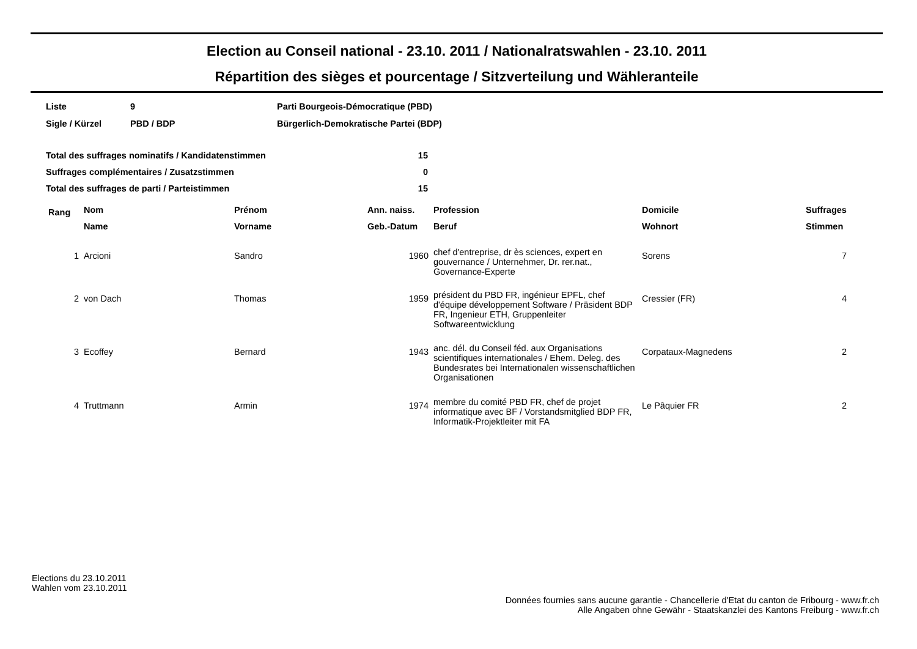Election au Conseil national - 23.10. 2011 / Nationalratswahlen - 23.10. 2011
Répartition des sièges et pourcentage / Sitzverteilung und Wähleranteile
| Liste | 9 | Parti Bourgeois-Démocratique (PBD) |
| Sigle / Kürzel | PBD / BDP | Bürgerlich-Demokratische Partei (BDP) |
| Total des suffrages nominatifs / Kandidatenstimmen | 15 |
| Suffrages complémentaires / Zusatzstimmen | 0 |
| Total des suffrages de parti / Parteistimmen | 15 |
| Rang | Nom | Prénom | Ann. naiss. | Profession | Domicile | Suffrages |
| --- | --- | --- | --- | --- | --- | --- |
| | Name | Vorname | Geb.-Datum | Beruf | Wohnort | Stimmen |
| 1 | Arcioni | Sandro | 1960 | chef d'entreprise, dr ès sciences, expert en gouvernance / Unternehmer, Dr. rer.nat., Governance-Experte | Sorens | 7 |
| 2 | von Dach | Thomas | 1959 | président du PBD FR, ingénieur EPFL, chef d'équipe développement Software / Präsident BDP FR, Ingenieur ETH, Gruppenleiter Softwareentwicklung | Cressier (FR) | 4 |
| 3 | Ecoffey | Bernard | 1943 | anc. dél. du Conseil féd. aux Organisations scientifiques internationales / Ehem. Deleg. des Bundesrates bei Internationalen wissenschaftlichen Organisationen | Corpataux-Magnedens | 2 |
| 4 | Truttmann | Armin | 1974 | membre du comité PBD FR, chef de projet informatique avec BF / Vorstandsmitglied BDP FR, Informatik-Projektleiter mit FA | Le Pâquier FR | 2 |
Elections du 23.10.2011
Wahlen vom 23.10.2011
Données fournies sans aucune garantie - Chancellerie d'Etat du canton de Fribourg - www.fr.ch
Alle Angaben ohne Gewähr - Staatskanzlei des Kantons Freiburg - www.fr.ch